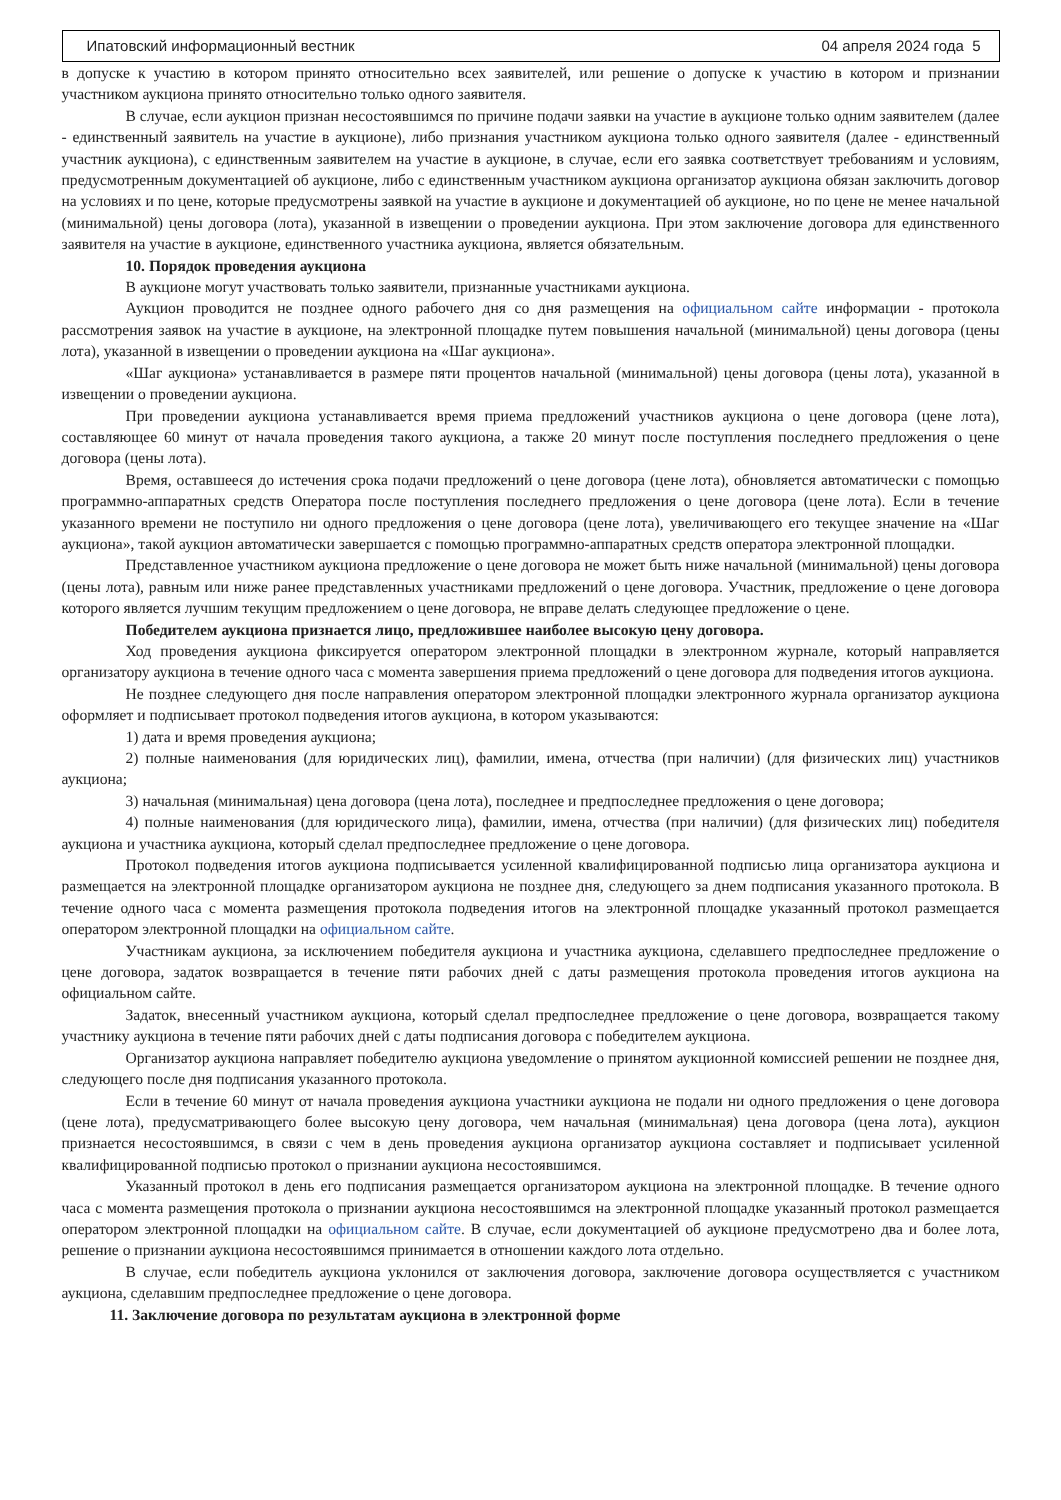Ипатовский информационный вестник 04 апреля 2024 года 5
в допуске к участию в котором принято относительно всех заявителей, или решение о допуске к участию в котором и признании участником аукциона принято относительно только одного заявителя.
В случае, если аукцион признан несостоявшимся по причине подачи заявки на участие в аукционе только одним заявителем (далее - единственный заявитель на участие в аукционе), либо признания участником аукциона только одного заявителя (далее - единственный участник аукциона), с единственным заявителем на участие в аукционе, в случае, если его заявка соответствует требованиям и условиям, предусмотренным документацией об аукционе, либо с единственным участником аукциона организатор аукциона обязан заключить договор на условиях и по цене, которые предусмотрены заявкой на участие в аукционе и документацией об аукционе, но по цене не менее начальной (минимальной) цены договора (лота), указанной в извещении о проведении аукциона. При этом заключение договора для единственного заявителя на участие в аукционе, единственного участника аукциона, является обязательным.
10. Порядок проведения аукциона
В аукционе могут участвовать только заявители, признанные участниками аукциона.
Аукцион проводится не позднее одного рабочего дня со дня размещения на официальном сайте информации - протокола рассмотрения заявок на участие в аукционе, на электронной площадке путем повышения начальной (минимальной) цены договора (цены лота), указанной в извещении о проведении аукциона на «Шаг аукциона».
«Шаг аукциона» устанавливается в размере пяти процентов начальной (минимальной) цены договора (цены лота), указанной в извещении о проведении аукциона.
При проведении аукциона устанавливается время приема предложений участников аукциона о цене договора (цене лота), составляющее 60 минут от начала проведения такого аукциона, а также 20 минут после поступления последнего предложения о цене договора (цены лота).
Время, оставшееся до истечения срока подачи предложений о цене договора (цене лота), обновляется автоматически с помощью программно-аппаратных средств Оператора после поступления последнего предложения о цене договора (цене лота). Если в течение указанного времени не поступило ни одного предложения о цене договора (цене лота), увеличивающего его текущее значение на «Шаг аукциона», такой аукцион автоматически завершается с помощью программно-аппаратных средств оператора электронной площадки.
Представленное участником аукциона предложение о цене договора не может быть ниже начальной (минимальной) цены договора (цены лота), равным или ниже ранее представленных участниками предложений о цене договора. Участник, предложение о цене договора которого является лучшим текущим предложением о цене договора, не вправе делать следующее предложение о цене.
Победителем аукциона признается лицо, предложившее наиболее высокую цену договора.
Ход проведения аукциона фиксируется оператором электронной площадки в электронном журнале, который направляется организатору аукциона в течение одного часа с момента завершения приема предложений о цене договора для подведения итогов аукциона.
Не позднее следующего дня после направления оператором электронной площадки электронного журнала организатор аукциона оформляет и подписывает протокол подведения итогов аукциона, в котором указываются:
1) дата и время проведения аукциона;
2) полные наименования (для юридических лиц), фамилии, имена, отчества (при наличии) (для физических лиц) участников аукциона;
3) начальная (минимальная) цена договора (цена лота), последнее и предпоследнее предложения о цене договора;
4) полные наименования (для юридического лица), фамилии, имена, отчества (при наличии) (для физических лиц) победителя аукциона и участника аукциона, который сделал предпоследнее предложение о цене договора.
Протокол подведения итогов аукциона подписывается усиленной квалифицированной подписью лица организатора аукциона и размещается на электронной площадке организатором аукциона не позднее дня, следующего за днем подписания указанного протокола. В течение одного часа с момента размещения протокола подведения итогов на электронной площадке указанный протокол размещается оператором электронной площадки на официальном сайте.
Участникам аукциона, за исключением победителя аукциона и участника аукциона, сделавшего предпоследнее предложение о цене договора, задаток возвращается в течение пяти рабочих дней с даты размещения протокола проведения итогов аукциона на официальном сайте.
Задаток, внесенный участником аукциона, который сделал предпоследнее предложение о цене договора, возвращается такому участнику аукциона в течение пяти рабочих дней с даты подписания договора с победителем аукциона.
Организатор аукциона направляет победителю аукциона уведомление о принятом аукционной комиссией решении не позднее дня, следующего после дня подписания указанного протокола.
Если в течение 60 минут от начала проведения аукциона участники аукциона не подали ни одного предложения о цене договора (цене лота), предусматривающего более высокую цену договора, чем начальная (минимальная) цена договора (цена лота), аукцион признается несостоявшимся, в связи с чем в день проведения аукциона организатор аукциона составляет и подписывает усиленной квалифицированной подписью протокол о признании аукциона несостоявшимся.
Указанный протокол в день его подписания размещается организатором аукциона на электронной площадке. В течение одного часа с момента размещения протокола о признании аукциона несостоявшимся на электронной площадке указанный протокол размещается оператором электронной площадки на официальном сайте. В случае, если документацией об аукционе предусмотрено два и более лота, решение о признании аукциона несостоявшимся принимается в отношении каждого лота отдельно.
В случае, если победитель аукциона уклонился от заключения договора, заключение договора осуществляется с участником аукциона, сделавшим предпоследнее предложение о цене договора.
11. Заключение договора по результатам аукциона в электронной форме